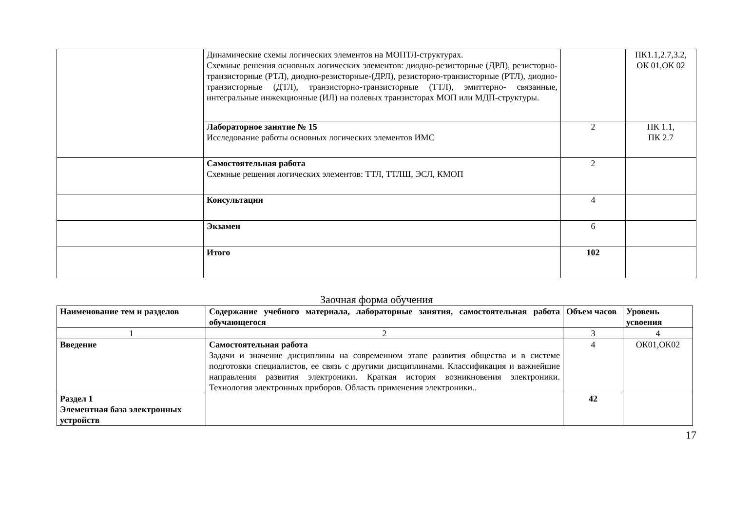| | Динамические схемы логических элементов на МОПТЛ-структурах. Схемные решения основных логических элементов: диодно-резисторные (ДРЛ), резисторно-транзисторные (РТЛ), диодно-резисторные-(ДРЛ), резисторно-транзисторные (РТЛ), диодно-транзисторные (ДТЛ), транзисторно-транзисторные (ТТЛ), эмиттерно- связанные, интегральные инжекционные (ИЛ) на полевых транзисторах МОП или МДП-структуры. | | ПК1.1,2.7,3.2, ОК 01,ОК 02 |
| | Лабораторное занятие № 15 Исследование работы основных логических элементов ИМС | 2 | ПК 1.1, ПК 2.7 |
| | Самостоятельная работа Схемные решения логических элементов: ТТЛ, ТТЛШ, ЭСЛ, КМОП | 2 | |
| | Консультации | 4 | |
| | Экзамен | 6 | |
| | Итого | 102 | |
Заочная форма обучения
| Наименование тем и разделов | Содержание учебного материала, лабораторные занятия, самостоятельная работа обучающегося | Объем часов | Уровень усвоения |
| --- | --- | --- | --- |
| 1 | 2 | 3 | 4 |
| Введение | Самостоятельная работа Задачи и значение дисциплины на современном этапе развития общества и в системе подготовки специалистов, ее связь с другими дисциплинами. Классификация и важнейшие направления развития электроники. Краткая история возникновения электроники. Технология электронных приборов. Область применения электроники.. | 4 | ОК01,ОК02 |
| Раздел 1 Элементная база электронных устройств | | 42 | |
17